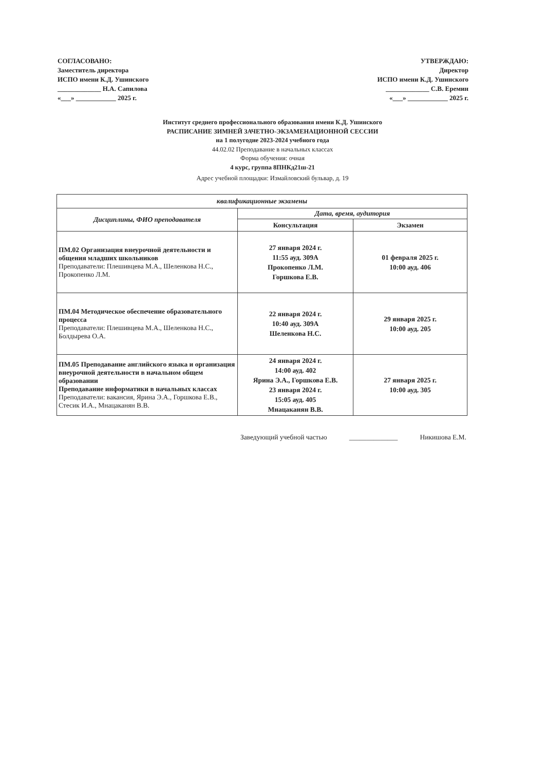СОГЛАСОВАНО:
Заместитель директора
ИСПО имени К.Д. Ушинского
_____________ Н.А. Сапилова
«___» ____________ 2025 г.
УТВЕРЖДАЮ:
Директор
ИСПО имени К.Д. Ушинского
_____________ С.В. Еремин
«___» ____________ 2025 г.
Институт среднего профессионального образования имени К.Д. Ушинского
РАСПИСАНИЕ ЗИМНЕЙ ЗАЧЕТНО-ЭКЗАМЕНАЦИОННОЙ СЕССИИ
на 1 полугодие 2023-2024 учебного года
44.02.02 Преподавание в начальных классах
Форма обучения: очная
4 курс, группа 8ПНКд21ш-21
Адрес учебной площадки: Измайловский бульвар, д. 19
| квалификационные экзамены | | |
| --- | --- | --- |
| Дисциплины, ФИО преподавателя | Дата, время, аудитория | |
| | Консультация | Экзамен |
| ПМ.02 Организация внеурочной деятельности и общения младших школьников Преподаватели: Плешивцева М.А., Шеленкова Н.С., Прокопенко Л.М. | 27 января 2024 г. 11:55 ауд. 309А Прокопенко Л.М. Горшкова Е.В. | 01 февраля 2025 г. 10:00 ауд. 406 |
| ПМ.04 Методическое обеспечение образовательного процесса Преподаватели: Плешивцева М.А., Шеленкова Н.С., Болдырева О.А. | 22 января 2024 г. 10:40 ауд. 309А Шеленкова Н.С. | 29 января 2025 г. 10:00 ауд. 205 |
| ПМ.05 Преподавание английского языка и организация внеурочной деятельности в начальном общем образовании Преподавание информатики в начальных классах Преподаватели: вакансия, Ярина Э.А., Горшкова Е.В., Стесик И.А., Мнацаканян В.В. | 24 января 2024 г. 14:00 ауд. 402 Ярина Э.А., Горшкова Е.В. 23 января 2024 г. 15:05 ауд. 405 Мнацаканян В.В. | 27 января 2025 г. 10:00 ауд. 305 |
Заведующий учебной частью ______________ Никишова Е.М.